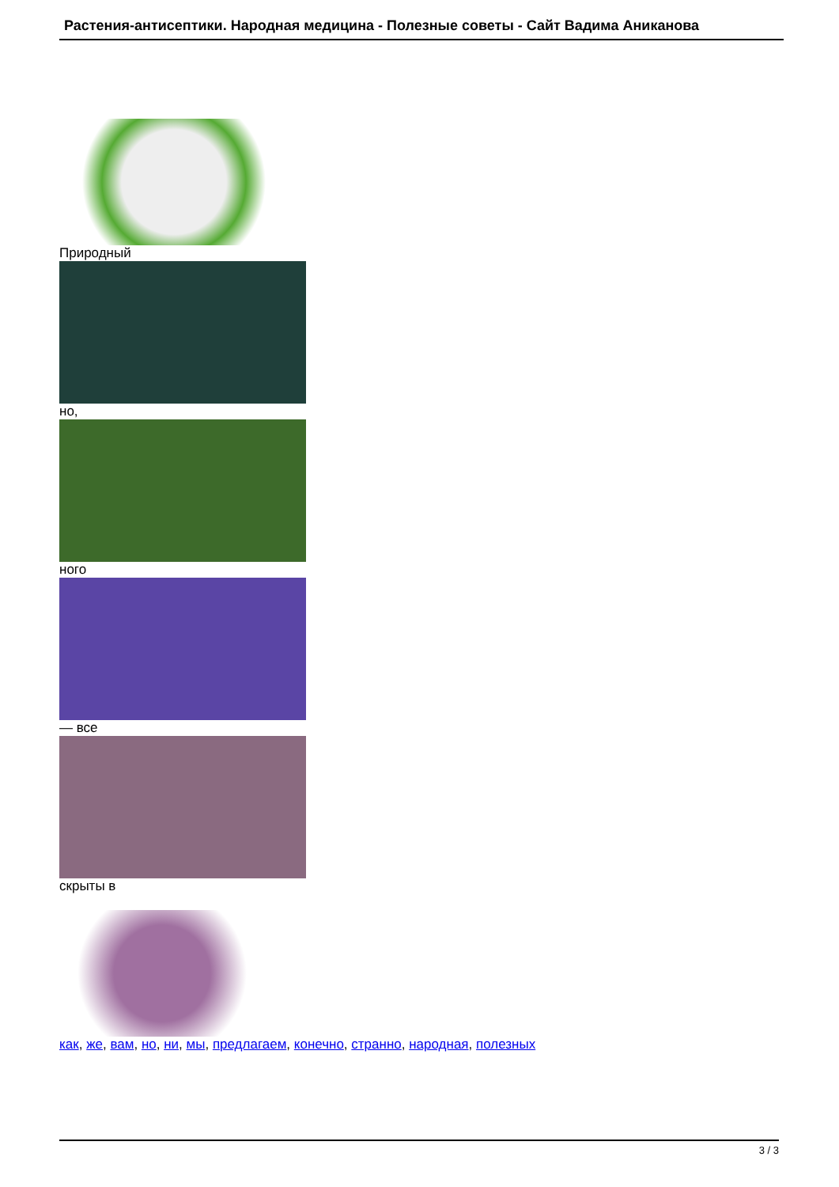Растения-антисептики. Народная медицина - Полезные советы - Сайт Вадима Аниканова
Природный
но,
ного
— все
скрыты в
как, же, вам, но, ни, мы, предлагаем, конечно, странно, народная, полезных
3 / 3